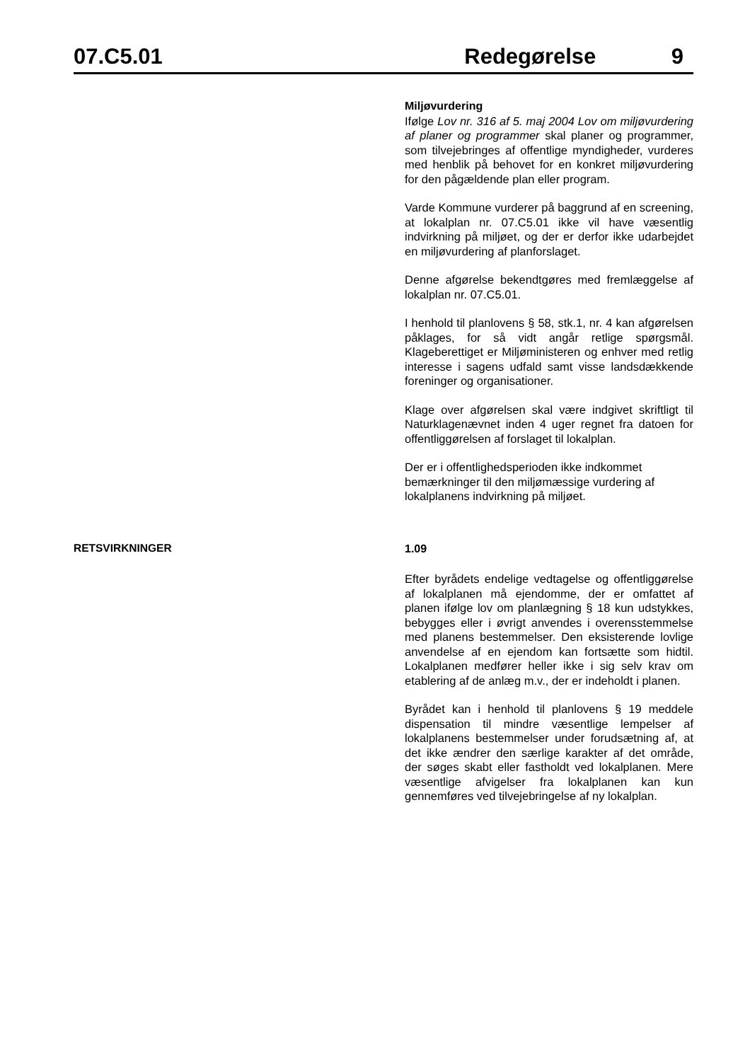07.C5.01 Redegørelse 9
Miljøvurdering
Ifølge Lov nr. 316 af 5. maj 2004 Lov om miljøvurdering af planer og programmer skal planer og programmer, som tilvejebringes af offentlige myndigheder, vurderes med henblik på behovet for en konkret miljøvurdering for den pågældende plan eller program.
Varde Kommune vurderer på baggrund af en screening, at lokalplan nr. 07.C5.01 ikke vil have væsentlig indvirkning på miljøet, og der er derfor ikke udarbejdet en miljøvurdering af planforslaget.
Denne afgørelse bekendtgøres med fremlæggelse af lokalplan nr. 07.C5.01.
I henhold til planlovens § 58, stk.1, nr. 4 kan afgørelsen påklages, for så vidt angår retlige spørgsmål. Klageberettiget er Miljøministeren og enhver med retlig interesse i sagens udfald samt visse landsdækkende foreninger og organisationer.
Klage over afgørelsen skal være indgivet skriftligt til Naturklagenævnet inden 4 uger regnet fra datoen for offentliggørelsen af forslaget til lokalplan.
Der er i offentlighedsperioden ikke indkommet bemærkninger til den miljømæssige vurdering af lokalplanens indvirkning på miljøet.
RETSVIRKNINGER
1.09
Efter byrådets endelige vedtagelse og offentliggørelse af lokalplanen må ejendomme, der er omfattet af planen ifølge lov om planlægning § 18 kun udstykkes, bebygges eller i øvrigt anvendes i overensstemmelse med planens bestemmelser. Den eksisterende lovlige anvendelse af en ejendom kan fortsætte som hidtil. Lokalplanen medfører heller ikke i sig selv krav om etablering af de anlæg m.v., der er indeholdt i planen.
Byrådet kan i henhold til planlovens § 19 meddele dispensation til mindre væsentlige lempelser af lokalplanens bestemmelser under forudsætning af, at det ikke ændrer den særlige karakter af det område, der søges skabt eller fastholdt ved lokalplanen. Mere væsentlige afvigelser fra lokalplanen kan kun gennemføres ved tilvejebringelse af ny lokalplan.